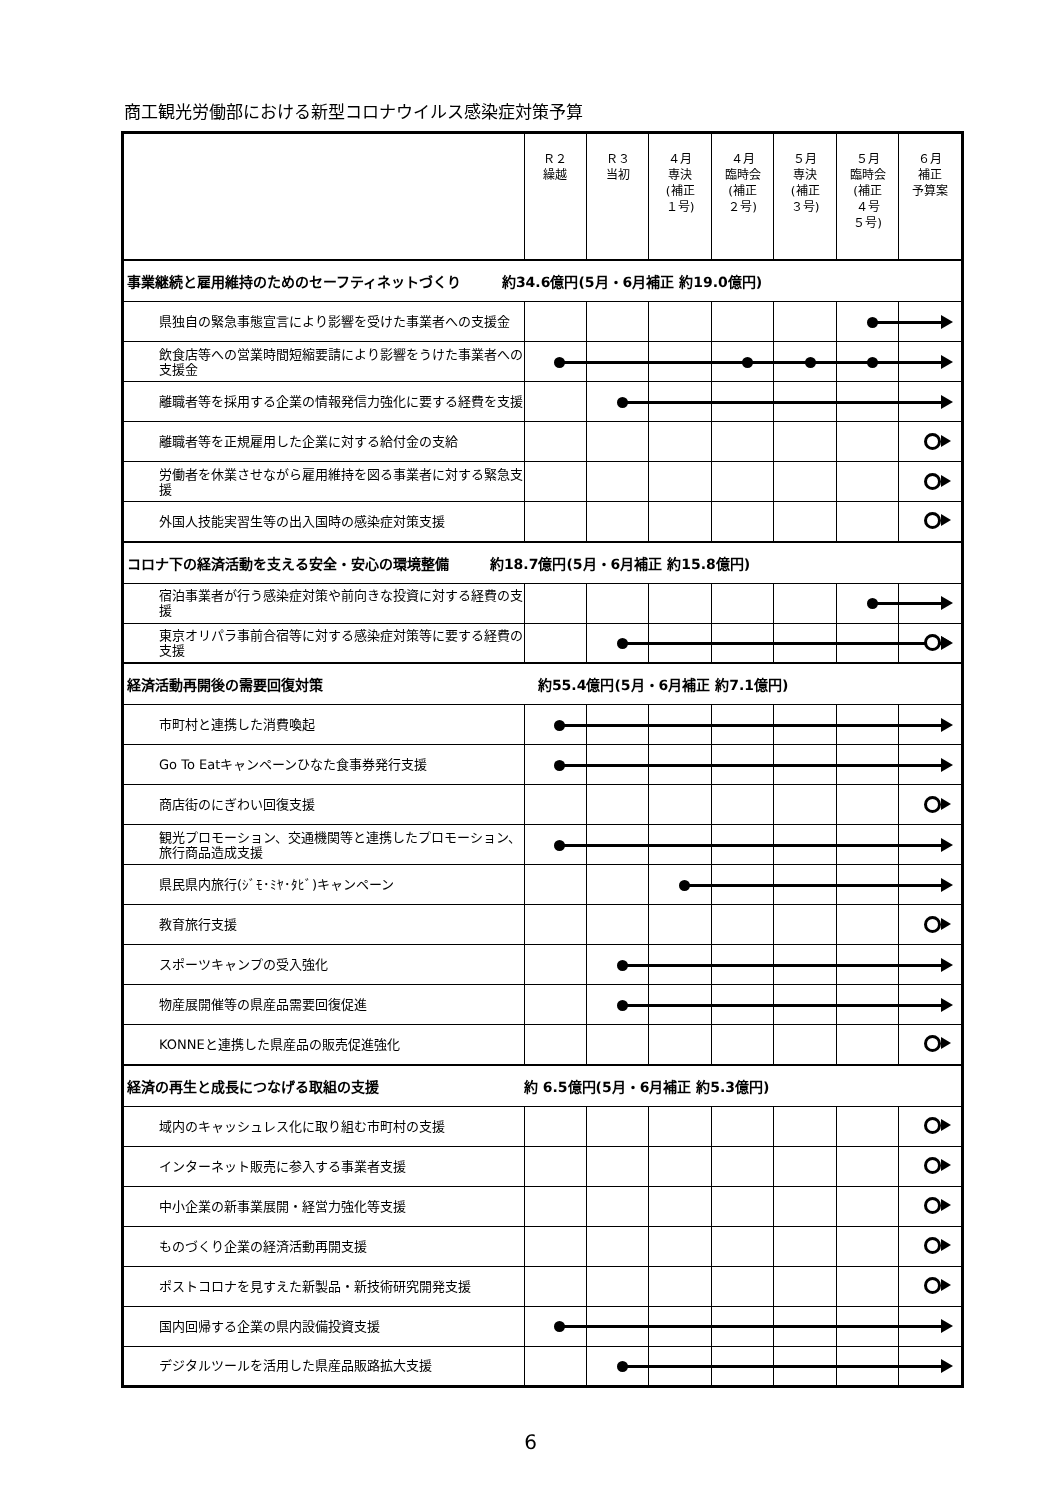商工観光労働部における新型コロナウイルス感染症対策予算
| | Ｒ２ 繰越 | Ｒ３ 当初 | ４月 専決 (補正 １号) | ４月 臨時会 (補正 ２号) | ５月 専決 (補正 ３号) | ５月 臨時会 (補正 ４号 ５号) | ６月 補正 予算案 |
| --- | --- | --- | --- | --- | --- | --- | --- |
| 事業継続と雇用維持のためのセーフティネットづくり 約34.6億円(5月・6月補正 約19.0億円) | | | | | | | |
| 県独自の緊急事態宣言により影響を受けた事業者への支援金 | | | | | | | |
| 飲食店等への営業時間短縮要請により影響をうけた事業者への支援金 | | | | | | | |
| 離職者等を採用する企業の情報発信力強化に要する経費を支援 | | | | | | | |
| 離職者等を正規雇用した企業に対する給付金の支給 | | | | | | | |
| 労働者を休業させながら雇用維持を図る事業者に対する緊急支援 | | | | | | | |
| 外国人技能実習生等の出入国時の感染症対策支援 | | | | | | | |
| コロナ下の経済活動を支える安全・安心の環境整備 約18.7億円(5月・6月補正 約15.8億円) | | | | | | | |
| 宿泊事業者が行う感染症対策や前向きな投資に対する経費の支援 | | | | | | | |
| 東京オリパラ事前合宿等に対する感染症対策等に要する経費の支援 | | | | | | | |
| 経済活動再開後の需要回復対策 約55.4億円(5月・6月補正 約7.1億円) | | | | | | | |
| 市町村と連携した消費喚起 | | | | | | | |
| Go To Eatキャンペーンひなた食事券発行支援 | | | | | | | |
| 商店街のにぎわい回復支援 | | | | | | | |
| 観光プロモーション、交通機関等と連携したプロモーション、旅行商品造成支援 | | | | | | | |
| 県民県内旅行(ｼﾞﾓ･ﾐﾔ･ﾀﾋﾞ)キャンペーン | | | | | | | |
| 教育旅行支援 | | | | | | | |
| スポーツキャンプの受入強化 | | | | | | | |
| 物産展開催等の県産品需要回復促進 | | | | | | | |
| KONNEと連携した県産品の販売促進強化 | | | | | | | |
| 経済の再生と成長につなげる取組の支援 約 6.5億円(5月・6月補正 約5.3億円) | | | | | | | |
| 域内のキャッシュレス化に取り組む市町村の支援 | | | | | | | |
| インターネット販売に参入する事業者支援 | | | | | | | |
| 中小企業の新事業展開・経営力強化等支援 | | | | | | | |
| ものづくり企業の経済活動再開支援 | | | | | | | |
| ポストコロナを見すえた新製品・新技術研究開発支援 | | | | | | | |
| 国内回帰する企業の県内設備投資支援 | | | | | | | |
| デジタルツールを活用した県産品販路拡大支援 | | | | | | | |
6